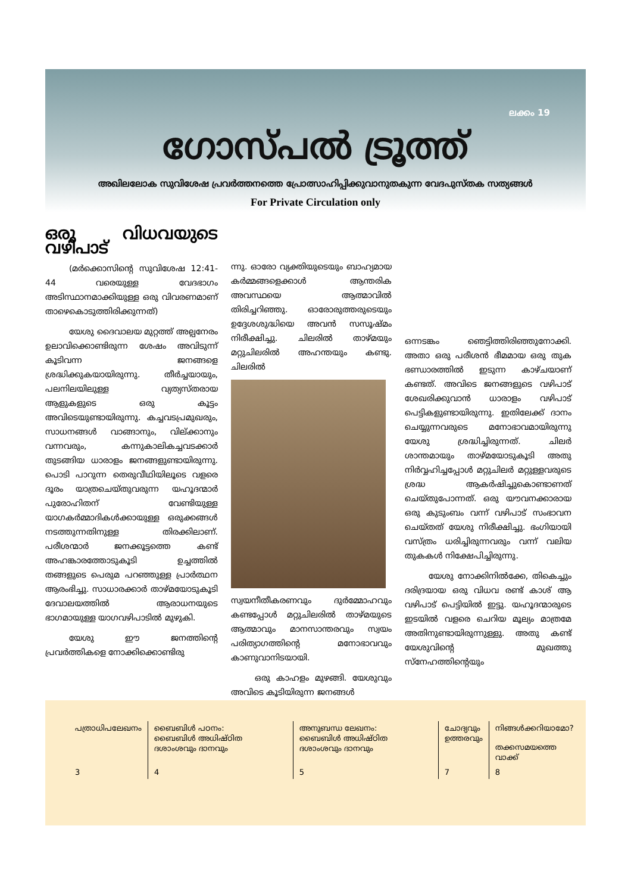ലക്കം 19
ഗോസ്പൽ ട്രൂത്ത്
അഖിലലോക സുവിശേഷ പ്രവർത്തനത്തെ പ്രോത്സാഹിപ്പിക്കുവാനുതകുന്ന വേദപുസ്തക സത്യങ്ങൾ
For Private Circulation only
ഒരു വിധവയുടെ വഴിപാട്
(മർക്കൊസിന്റെ സുവിശേഷ 12:41-44 വരെയുള്ള വേദഭാഗം അടിസ്ഥാനമാക്കിയുള്ള ഒരു വിവരണമാണ് താഴെകൊടുത്തിരിക്കുന്നത്)
യേശു ദൈവാലയ മുറ്റത്ത് അല്പനേരം ഉലാവിക്കൊണ്ടിരുന്ന ശേഷം അവിടുന്ന് കൂടിവന്ന ജനങ്ങളെ ശ്രദ്ധിക്കുകയായിരുന്നു. തീർച്ചയായും, പലനിലയിലുള്ള വ്യത്യസ്തരായ ആളുകളുടെ ഒരു കൂട്ടം അവിടെയുണ്ടായിരുന്നു. കച്ചവടപ്രമുഖരും, സാധനങ്ങൾ വാങ്ങാനും, വില്ക്കാനും വന്നവരും, കന്നുകാലികച്ചവടക്കാർ തുടങ്ങിയ ധാരാളം ജനങ്ങളുണ്ടായിരുന്നു. പൊടി പാറുന്ന തെരുവീഥിയിലൂടെ വളരെ ദൂരം യാത്രചെയ്തുവരുന്ന യഹൂദന്മാർ പുരോഹിതന് വേണ്ടിയുള്ള യാഗകർമ്മാദികൾക്കായുള്ള ഒരുക്കങ്ങൾ നടത്തുന്നതിനുള്ള തിരക്കിലാണ്. പരീശന്മാർ ജനക്കൂട്ടത്തെ കണ്ട് അഹങ്കാരത്തോടുകൂടി ഉച്ചത്തിൽ തങ്ങളുടെ പെരുമ പറഞ്ഞുള്ള പ്രാർത്ഥന ആരംഭിച്ചു. സാധാരക്കാർ താഴ്മയോടുകൂടി ദേവാലയത്തിൽ ആരാധനയുടെ ഭാഗമായുള്ള യാഗവഴിപാടിൽ മുഴുകി.
യേശു ഈ ജനത്തിന്റെ പ്രവർത്തികളെ നോക്കിക്കൊണ്ടിരു
ന്നു. ഓരോ വ്യക്തിയുടെയും ബാഹ്യമായ കർമ്മങ്ങളെക്കാൾ ആന്തരിക അവസ്ഥയെ ആത്മാവിൽ തിരിച്ചറിഞ്ഞു. ഓരോരുത്തരുടെയും ഉദ്ദേശശുദ്ധിയെ അവൻ സസൂഷ്മം നിരീക്ഷിച്ചു. ചിലരിൽ താഴ്മയും മറ്റുചിലരിൽ അഹന്തയും കണ്ടു. ചിലരിൽ
സ്വയനീതീകരണവും ദുർമ്മോഹവും കണ്ടപ്പോൾ മറ്റുചിലരിൽ താഴ്മയുടെ ആത്മാവും മാനസാന്തരവും സ്വയം പരിത്യാഗത്തിന്റെ മനോഭാവവും കാണുവാനിടയായി.
ഒരു കാഹളം മുഴങ്ങി. യേശുവും അവിടെ കൂടിയിരുന്ന ജനങ്ങൾ
ഒന്നടങ്കം ഞെട്ടിത്തിരിഞ്ഞുനോക്കി. അതാ ഒരു പരീശൻ ഭീമമായ ഒരു തുക ഭണ്ഡാരത്തിൽ ഇടുന്ന കാഴ്ചയാണ് കണ്ടത്. അവിടെ ജനങ്ങളുടെ വഴിപാട് ശേഖരിക്കുവാൻ ധാരാളം വഴിപാട് പെട്ടികളുണ്ടായിരുന്നു. ഇതിലേക്ക് ദാനം ചെയ്യുന്നവരുടെ മനോഭാവമായിരുന്നു യേശു ശ്രദ്ധിച്ചിരുന്നത്. ചിലർ ശാന്തമായും താഴ്മയോടുകൂടി അതു നിർവ്വഹിച്ചപ്പോൾ മറ്റുചിലർ മറ്റുള്ളവരുടെ ശ്രദ്ധ ആകർഷിച്ചുകൊണ്ടാണത് ചെയ്തുപോന്നത്. ഒരു യൗവനക്കാരായ ഒരു കുടുംബം വന്ന് വഴിപാട് സംഭാവന ചെയ്തത് യേശു നിരീക്ഷിച്ചു. ഭംഗിയായി വസ്ത്രം ധരിച്ചിരുന്നവരും വന്ന് വലിയ തുകകൾ നിക്ഷേപിച്ചിരുന്നു.
യേശു നോക്കിനിൽക്കേ, തികെച്ചും ദരിദ്രയായ ഒരു വിധവ രണ്ട് കാശ് ആ വഴിപാട് പെട്ടിയിൽ ഇട്ടു. യഹൂദന്മാരുടെ ഇടയിൽ വളരെ ചെറിയ മൂല്യം മാത്രമേ അതിനുണ്ടായിരുന്നുള്ളു. അതു കണ്ട് യേശുവിന്റെ മുഖത്തു സ്നേഹത്തിന്റെയും
| പത്രാധിപലേഖനം | ബൈബിൾ പഠനം: ബൈബിൾ അധിഷ്ഠിത ദശാംശവും ദാനവും | അനുബന്ധ ലേഖനം: ബൈബിൾ അധിഷ്ഠിത ദശാംശവും ദാനവും | ചോദ്യവും ഉത്തരവും | നിങ്ങൾക്കറിയാമോ? തക്കസമയത്തെ വാക്ക് |
| 3 | 4 | 5 | 7 | 8 |